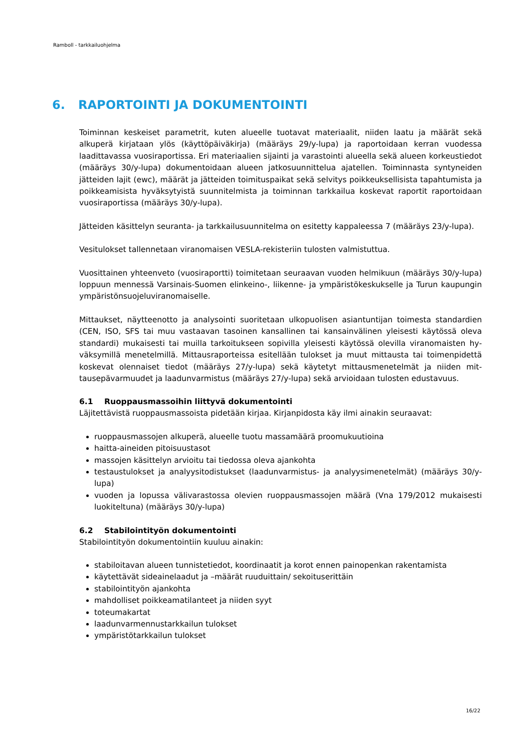Ramboll - tarkkailuohjelma
6. RAPORTOINTI JA DOKUMENTOINTI
Toiminnan keskeiset parametrit, kuten alueelle tuotavat materiaalit, niiden laatu ja määrät sekä alkuperä kirjataan ylös (käyttöpäiväkirja) (määräys 29/y-lupa) ja raportoidaan kerran vuodessa laadittavassa vuosiraportissa. Eri materiaalien sijainti ja varastointi alueella sekä alueen korkeus­tiedot (määräys 30/y-lupa) dokumentoidaan alueen jatkosuunnittelua ajatellen. Toiminnasta syn­tyneiden jätteiden lajit (ewc), määrät ja jätteiden toimituspaikat sekä selvitys poikkeuksellisista tapahtumista ja poikkeamisista hyväksytyistä suunnitelmista ja toiminnan tarkkailua koskevat ra­portit raportoidaan vuosiraportissa (määräys 30/y-lupa).
Jätteiden käsittelyn seuranta- ja tarkkailusuunnitelma on esitetty kappaleessa 7 (määräys 23/y-lupa).
Vesitulokset tallennetaan viranomaisen VESLA-rekisteriin tulosten valmistuttua.
Vuosittainen yhteenveto (vuosiraportti) toimitetaan seuraavan vuoden helmikuun (määräys 30/y-lupa) loppuun mennessä Varsinais-Suomen elinkeino-, liikenne- ja ympäristökeskukselle ja Turun kaupungin ympäristönsuojeluviranomaiselle.
Mittaukset, näytteenotto ja analysointi suoritetaan ulkopuolisen asiantuntijan toimesta standardien (CEN, ISO, SFS tai muu vastaavan tasoinen kansallinen tai kansainvälinen yleisesti käytössä oleva standardi) mukaisesti tai muilla tarkoitukseen sopivilla yleisesti käytössä olevilla viranomaisten hy­väksymillä menetelmillä. Mittausraporteissa esitellään tulokset ja muut mittausta tai toimenpidettä koskevat olennaiset tiedot (määräys 27/y-lupa) sekä käytetyt mittausmenetelmät ja niiden mit­tausepävarmuudet ja laadunvarmistus (määräys 27/y-lupa) sekä arvioidaan tulosten edustavuus.
6.1 Ruoppausmassoihin liittyvä dokumentointi
Läjitettävistä ruoppausmassoista pidetään kirjaa. Kirjanpidosta käy ilmi ainakin seuraavat:
ruoppausmassojen alkuperä, alueelle tuotu massamäärä proomukuutioina
haitta-aineiden pitoisuustasot
massojen käsittelyn arvioitu tai tiedossa oleva ajankohta
testaustulokset ja analyysitodistukset (laadunvarmistus- ja analyysimenetelmät) (määräys 30/y-lupa)
vuoden ja lopussa välivarastossa olevien ruoppausmassojen määrä (Vna 179/2012 mukaisesti luokiteltuna) (määräys 30/y-lupa)
6.2 Stabilointityön dokumentointi
Stabilointityön dokumentointiin kuuluu ainakin:
stabiloitavan alueen tunnistetiedot, koordinaatit ja korot ennen painopenkan rakentamista
käytettävät sideainelaadut ja –määrät ruuduittain/ sekoituserittäin
stabilointityön ajankohta
mahdolliset poikkeamatilanteet ja niiden syyt
toteumakartat
laadunvarmennustarkkailun tulokset
ympäristötarkkailun tulokset
16/22